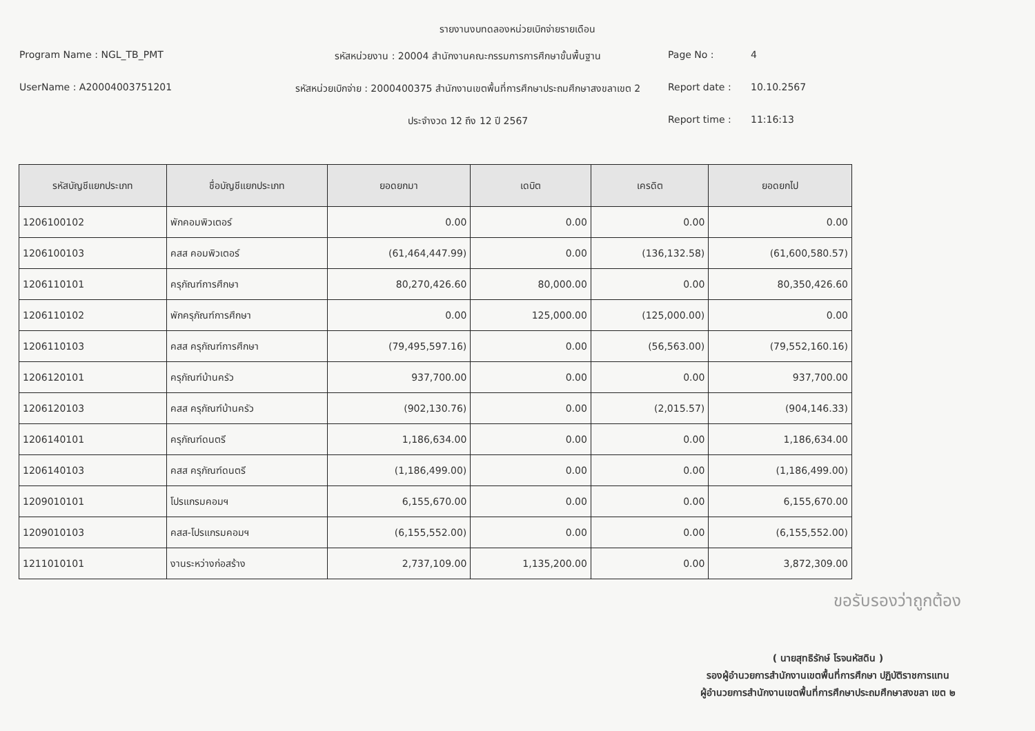รายงานงบทดลองหน่วยเบิกจ่ายรายเดือน
Program Name : NGL_TB_PMT
รหัสหน่วยงาน : 20004 สำนักงานคณะกรรมการการศึกษาขั้นพื้นฐาน
Page No :
4
UserName : A20004003751201
รหัสหน่วยเบิกจ่าย : 2000400375 สำนักงานเขตพื้นที่การศึกษาประถมศึกษาสงขลาเขต 2
Report date :
10.10.2567
ประจำงวด 12 ถึง 12 ปี 2567
Report time :
11:16:13
| รหัสบัญชีแยกประเภท | ชื่อบัญชีแยกประเภท | ยอดยกมา | เดบิต | เครดิต | ยอดยกไป |
| --- | --- | --- | --- | --- | --- |
| 1206100102 | พักคอมพิวเตอร์ | 0.00 | 0.00 | 0.00 | 0.00 |
| 1206100103 | คสส คอมพิวเตอร์ | (61,464,447.99) | 0.00 | (136,132.58) | (61,600,580.57) |
| 1206110101 | ครุภัณฑ์การศึกษา | 80,270,426.60 | 80,000.00 | 0.00 | 80,350,426.60 |
| 1206110102 | พักครุภัณฑ์การศึกษา | 0.00 | 125,000.00 | (125,000.00) | 0.00 |
| 1206110103 | คสส ครุภัณฑ์การศึกษา | (79,495,597.16) | 0.00 | (56,563.00) | (79,552,160.16) |
| 1206120101 | ครุภัณฑ์บ้านครัว | 937,700.00 | 0.00 | 0.00 | 937,700.00 |
| 1206120103 | คสส ครุภัณฑ์บ้านครัว | (902,130.76) | 0.00 | (2,015.57) | (904,146.33) |
| 1206140101 | ครุภัณฑ์ดนตรี | 1,186,634.00 | 0.00 | 0.00 | 1,186,634.00 |
| 1206140103 | คสส ครุภัณฑ์ดนตรี | (1,186,499.00) | 0.00 | 0.00 | (1,186,499.00) |
| 1209010101 | โปรแกรมคอมฯ | 6,155,670.00 | 0.00 | 0.00 | 6,155,670.00 |
| 1209010103 | คสส-โปรแกรมคอมฯ | (6,155,552.00) | 0.00 | 0.00 | (6,155,552.00) |
| 1211010101 | งานระหว่างก่อสร้าง | 2,737,109.00 | 1,135,200.00 | 0.00 | 3,872,309.00 |
ขอรับรองว่าถูกต้อง
( นายสุทธิรักษ์ โรจนหัสดิน )
รองผู้อำนวยการสำนักงานเขตพื้นที่การศึกษา ปฏิบัติราชการแทน
ผู้อำนวยการสำนักงานเขตพื้นที่การศึกษาประถมศึกษาสงขลา เขต ๒